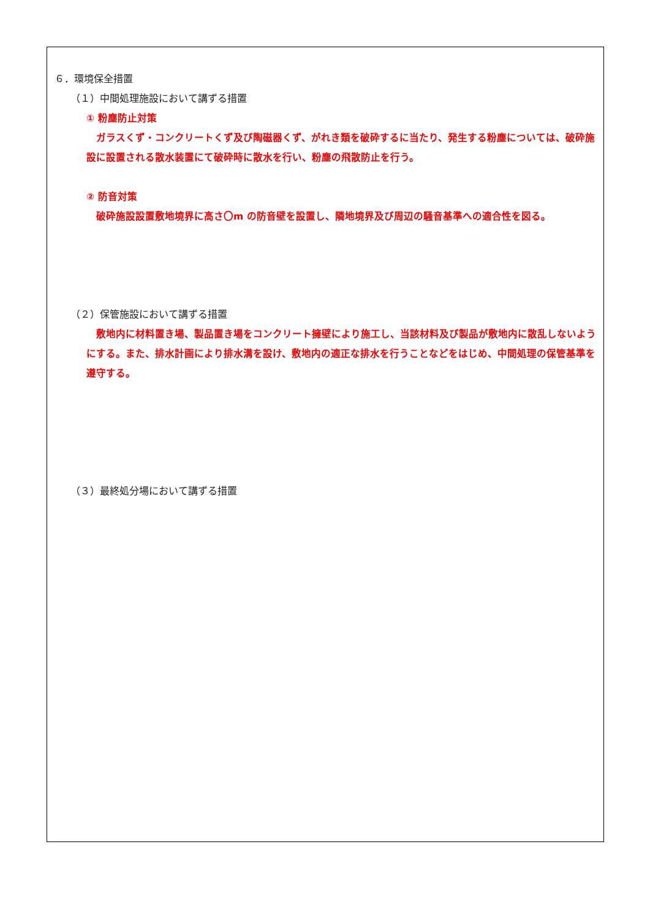６．環境保全措置
（１）中間処理施設において講ずる措置
① 粉塵防止対策
　ガラスくず・コンクリートくず及び陶磁器くず、がれき類を破砕するに当たり、発生する粉塵については、破砕施設に設置される散水装置にて破砕時に散水を行い、粉塵の飛散防止を行う。
② 防音対策
　破砕施設設置敷地境界に高さ〇m の防音壁を設置し、隣地境界及び周辺の騒音基準への適合性を図る。
（２）保管施設において講ずる措置
　敷地内に材料置き場、製品置き場をコンクリート擁壁により施工し、当該材料及び製品が敷地内に散乱しないようにする。また、排水計画により排水溝を設け、敷地内の適正な排水を行うことなどをはじめ、中間処理の保管基準を遵守する。
（３）最終処分場において講ずる措置